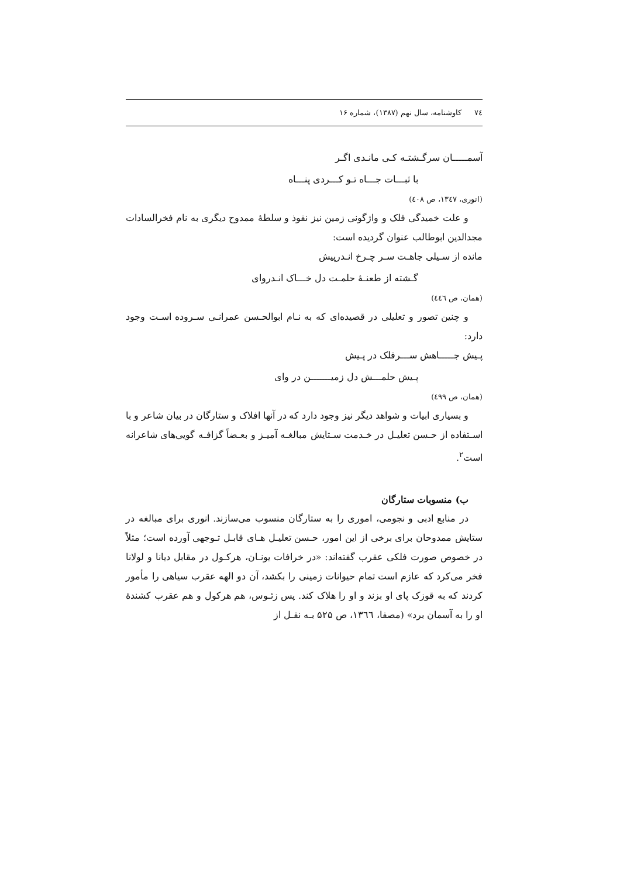۷٤کاوشنامه، سال نهم (۱۳۸۷)، شماره ۱۶
آسمـــــان سرگـشتـه کـی مانـدی اگـر
با ثبـــات جـــاه تـو کـــردی پنـــاه
(انوری، ۱۳٤۷، ص ٤۰۸)
و علت خمیدگی فلک و واژگونی زمین نیز نفوذ و سلطهٔ ممدوح دیگری به نام فخرالسادات مجدالدین ابوطالب عنوان گردیده است:
مانده از سـیلی جاهـت سـر چـرخ انـدرپیش
گـشته از طعنـهٔ حلمـت دل خـــاک انـدروای
(همان، ص ٤٤٦)
و چنین تصور و تعلیلی در قصیده‌ای که به نـام ابوالحـسن عمرانـی سـروده اسـت وجود دارد:
پـیش جـــــاهش ســـرفلک در پـیش
پـیش حلمـــش دل زمیـــــــن در وای
(همان، ص ٤۹۹)
و بسیاری ابیات و شواهد دیگر نیز وجود دارد که در آنها افلاک و ستارگان در بیان شاعر و با اسـتفاده از حـسن تعلیـل در خـدمت سـتایش مبالغـه آمیـز و بعـضاً گزافـه گویی‌های شاعرانه است<sup>۲</sup>.
ب) منسوبات ستارگان
در منابع ادبی و نجومی، اموری را به ستارگان منسوب می‌سازند. انوری برای مبالغه در ستایش ممدوحان برای برخی از این امور، حـسن تعلیـل هـای قابـل تـوجهی آورده است؛ مثلاً در خصوص صورت فلکی عقرب گفته‌اند: «در خرافات یونـان، هرکـول در مقابل دیانا و لولانا فخر می‌کرد که عازم است تمام حیوانات زمینی را بکشد، آن دو الهه عقرب سیاهی را مأمور کردند که به قوزک پای او بزند و او را هلاک کند. پس زئـوس، هم هرکول و هم عقرب کشندهٔ او را به آسمان برد» (مصفا، ۱۳٦٦، ص ۵۲۵ بـه نقـل از